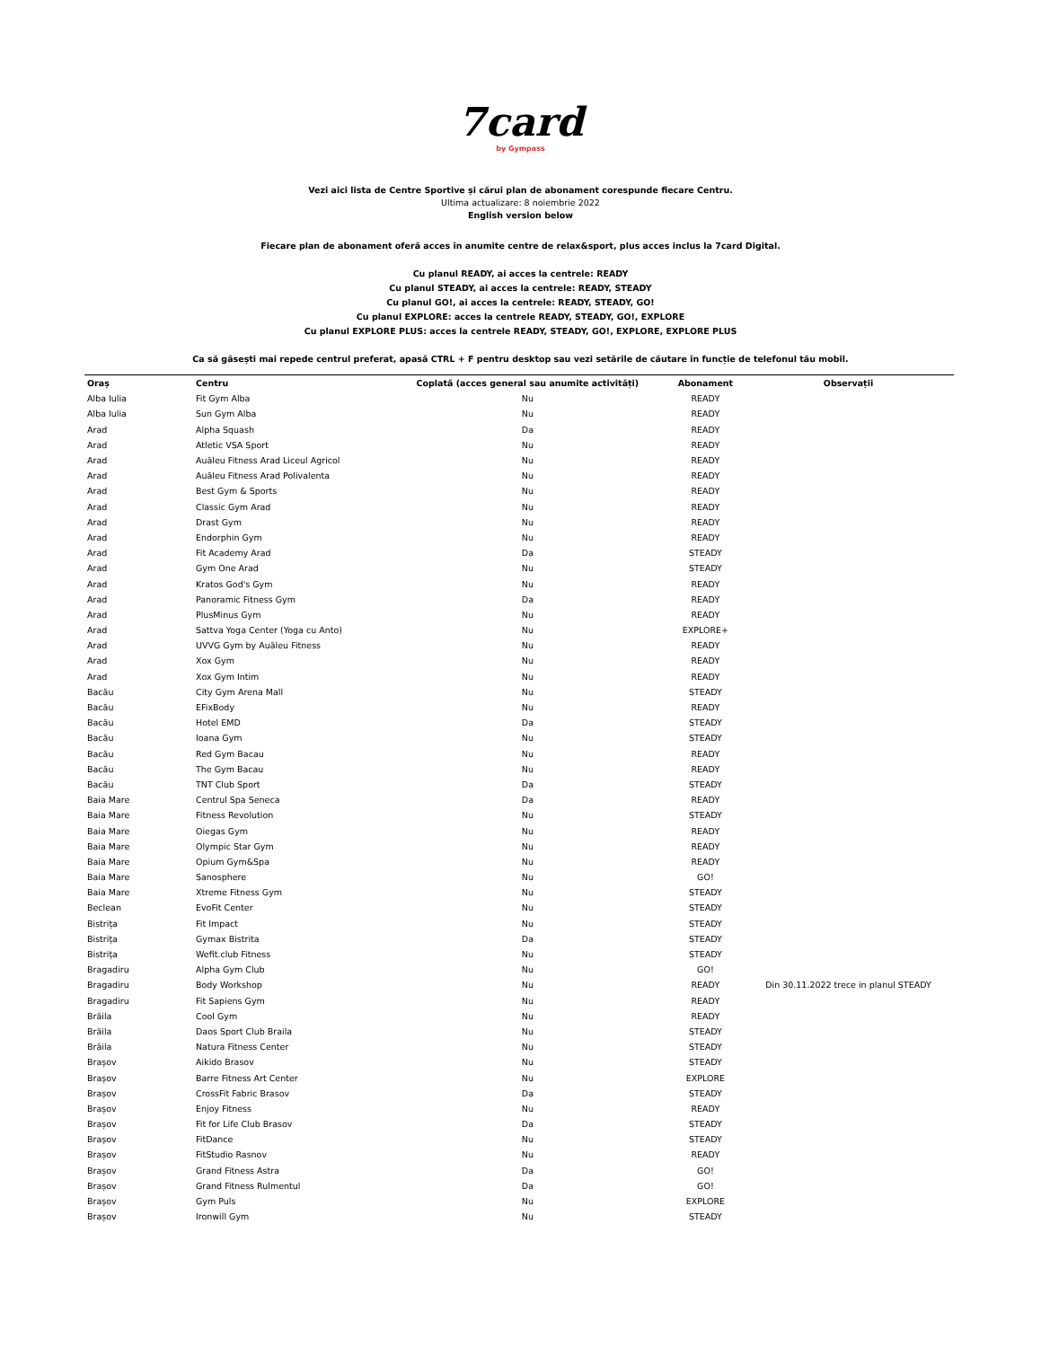7card
by Gympass
Vezi aici lista de Centre Sportive și cărui plan de abonament corespunde fiecare Centru.
Ultima actualizare: 8 noiembrie 2022
English version below
Fiecare plan de abonament oferă acces în anumite centre de relax&sport, plus acces inclus la 7card Digital.
Cu planul READY, ai acces la centrele: READY
Cu planul STEADY, ai acces la centrele: READY, STEADY
Cu planul GO!, ai acces la centrele: READY, STEADY, GO!
Cu planul EXPLORE: acces la centrele READY, STEADY, GO!, EXPLORE
Cu planul EXPLORE PLUS: acces la centrele READY, STEADY, GO!, EXPLORE, EXPLORE PLUS
Ca să găsești mai repede centrul preferat, apasă CTRL + F pentru desktop sau vezi setările de căutare în funcție de telefonul tău mobil.
| Oraș | Centru | Coplată (acces general sau anumite activități) | Abonament | Observații |
| --- | --- | --- | --- | --- |
| Alba Iulia | Fit Gym Alba | Nu | READY | |
| Alba Iulia | Sun Gym Alba | Nu | READY | |
| Arad | Alpha Squash | Da | READY | |
| Arad | Atletic VSA Sport | Nu | READY | |
| Arad | Auăleu Fitness Arad Liceul Agricol | Nu | READY | |
| Arad | Auăleu Fitness Arad Polivalenta | Nu | READY | |
| Arad | Best Gym & Sports | Nu | READY | |
| Arad | Classic Gym Arad | Nu | READY | |
| Arad | Drast Gym | Nu | READY | |
| Arad | Endorphin Gym | Nu | READY | |
| Arad | Fit Academy Arad | Da | STEADY | |
| Arad | Gym One Arad | Nu | STEADY | |
| Arad | Kratos God's Gym | Nu | READY | |
| Arad | Panoramic Fitness Gym | Da | READY | |
| Arad | PlusMinus Gym | Nu | READY | |
| Arad | Sattva Yoga Center (Yoga cu Anto) | Nu | EXPLORE+ | |
| Arad | UVVG Gym by Auăleu Fitness | Nu | READY | |
| Arad | Xox Gym | Nu | READY | |
| Arad | Xox Gym Intim | Nu | READY | |
| Bacău | City Gym Arena Mall | Nu | STEADY | |
| Bacău | EFixBody | Nu | READY | |
| Bacău | Hotel EMD | Da | STEADY | |
| Bacău | Ioana Gym | Nu | STEADY | |
| Bacău | Red Gym Bacau | Nu | READY | |
| Bacău | The Gym Bacau | Nu | READY | |
| Bacău | TNT Club Sport | Da | STEADY | |
| Baia Mare | Centrul Spa Seneca | Da | READY | |
| Baia Mare | Fitness Revolution | Nu | STEADY | |
| Baia Mare | Oiegas Gym | Nu | READY | |
| Baia Mare | Olympic Star Gym | Nu | READY | |
| Baia Mare | Opium Gym&Spa | Nu | READY | |
| Baia Mare | Sanosphere | Nu | GO! | |
| Baia Mare | Xtreme Fitness Gym | Nu | STEADY | |
| Beclean | EvoFit Center | Nu | STEADY | |
| Bistrița | Fit Impact | Nu | STEADY | |
| Bistrița | Gymax Bistrita | Da | STEADY | |
| Bistrița | Wefit.club Fitness | Nu | STEADY | |
| Bragadiru | Alpha Gym Club | Nu | GO! | |
| Bragadiru | Body Workshop | Nu | READY | Din 30.11.2022 trece in planul STEADY |
| Bragadiru | Fit Sapiens Gym | Nu | READY | |
| Brăila | Cool Gym | Nu | READY | |
| Brăila | Daos Sport Club Braila | Nu | STEADY | |
| Brăila | Natura Fitness Center | Nu | STEADY | |
| Brașov | Aikido Brasov | Nu | STEADY | |
| Brașov | Barre Fitness Art Center | Nu | EXPLORE | |
| Brașov | CrossFit Fabric Brasov | Da | STEADY | |
| Brașov | Enjoy Fitness | Nu | READY | |
| Brașov | Fit for Life Club Brasov | Da | STEADY | |
| Brașov | FitDance | Nu | STEADY | |
| Brașov | FitStudio Rasnov | Nu | READY | |
| Brașov | Grand Fitness Astra | Da | GO! | |
| Brașov | Grand Fitness Rulmentul | Da | GO! | |
| Brașov | Gym Puls | Nu | EXPLORE | |
| Brașov | Ironwill Gym | Nu | STEADY | |